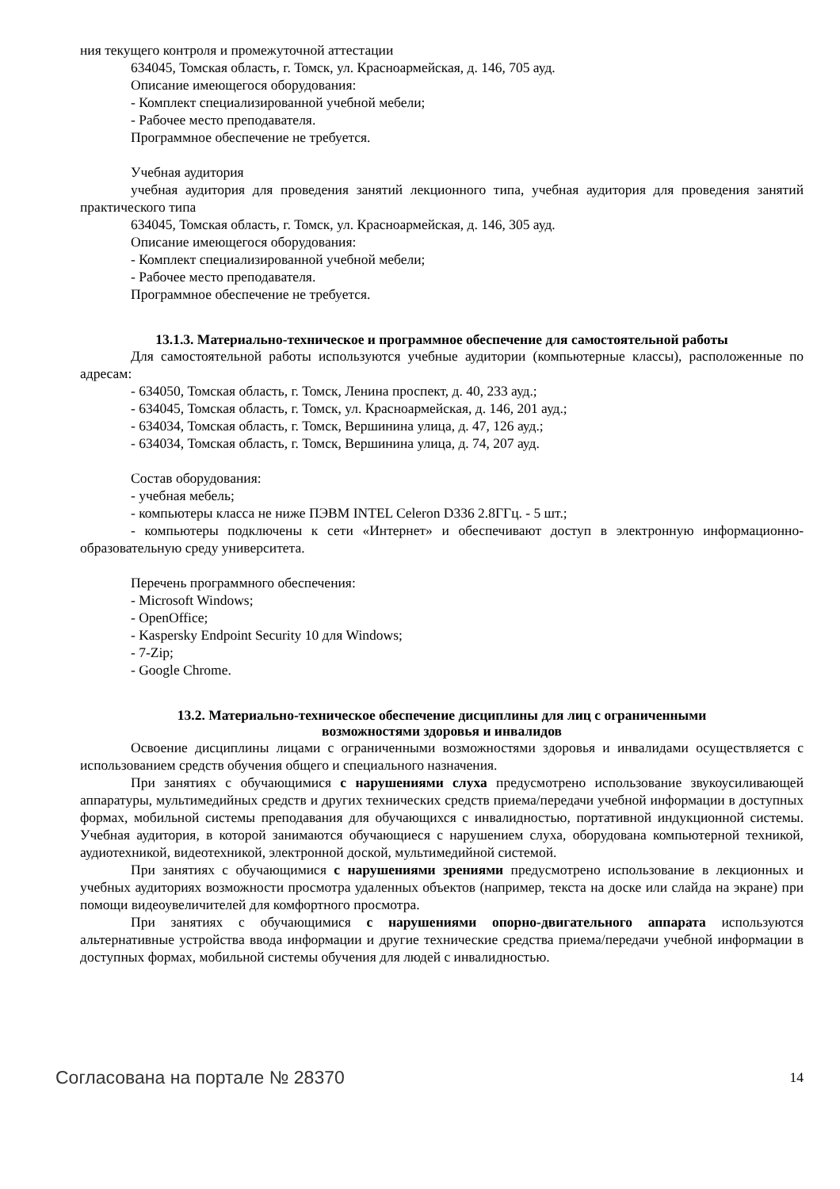ния текущего контроля и промежуточной аттестации
634045, Томская область, г. Томск, ул. Красноармейская, д. 146, 705 ауд.
Описание имеющегося оборудования:
- Комплект специализированной учебной мебели;
- Рабочее место преподавателя.
Программное обеспечение не требуется.
Учебная аудитория
учебная аудитория для проведения занятий лекционного типа, учебная аудитория для проведения занятий практического типа
634045, Томская область, г. Томск, ул. Красноармейская, д. 146, 305 ауд.
Описание имеющегося оборудования:
- Комплект специализированной учебной мебели;
- Рабочее место преподавателя.
Программное обеспечение не требуется.
13.1.3. Материально-техническое и программное обеспечение для самостоятельной работы
Для самостоятельной работы используются учебные аудитории (компьютерные классы), расположенные по адресам:
- 634050, Томская область, г. Томск, Ленина проспект, д. 40, 233 ауд.;
- 634045, Томская область, г. Томск, ул. Красноармейская, д. 146, 201 ауд.;
- 634034, Томская область, г. Томск, Вершинина улица, д. 47, 126 ауд.;
- 634034, Томская область, г. Томск, Вершинина улица, д. 74, 207 ауд.
Состав оборудования:
- учебная мебель;
- компьютеры класса не ниже ПЭВМ INTEL Celeron D336 2.8ГГц. - 5 шт.;
- компьютеры подключены к сети «Интернет» и обеспечивают доступ в электронную информационно-образовательную среду университета.
Перечень программного обеспечения:
- Microsoft Windows;
- OpenOffice;
- Kaspersky Endpoint Security 10 для Windows;
- 7-Zip;
- Google Chrome.
13.2. Материально-техническое обеспечение дисциплины для лиц с ограниченными
возможностями здоровья и инвалидов
Освоение дисциплины лицами с ограниченными возможностями здоровья и инвалидами осуществляется с использованием средств обучения общего и специального назначения.
При занятиях с обучающимися с нарушениями слуха предусмотрено использование звукоусиливающей аппаратуры, мультимедийных средств и других технических средств приема/передачи учебной информации в доступных формах, мобильной системы преподавания для обучающихся с инвалидностью, портативной индукционной системы. Учебная аудитория, в которой занимаются обучающиеся с нарушением слуха, оборудована компьютерной техникой, аудиотехникой, видеотехникой, электронной доской, мультимедийной системой.
При занятиях с обучающимися с нарушениями зрениями предусмотрено использование в лекционных и учебных аудиториях возможности просмотра удаленных объектов (например, текста на доске или слайда на экране) при помощи видеоувеличителей для комфортного просмотра.
При занятиях с обучающимися с нарушениями опорно-двигательного аппарата используются альтернативные устройства ввода информации и другие технические средства приема/передачи учебной информации в доступных формах, мобильной системы обучения для людей с инвалидностью.
Согласована на портале № 28370 14